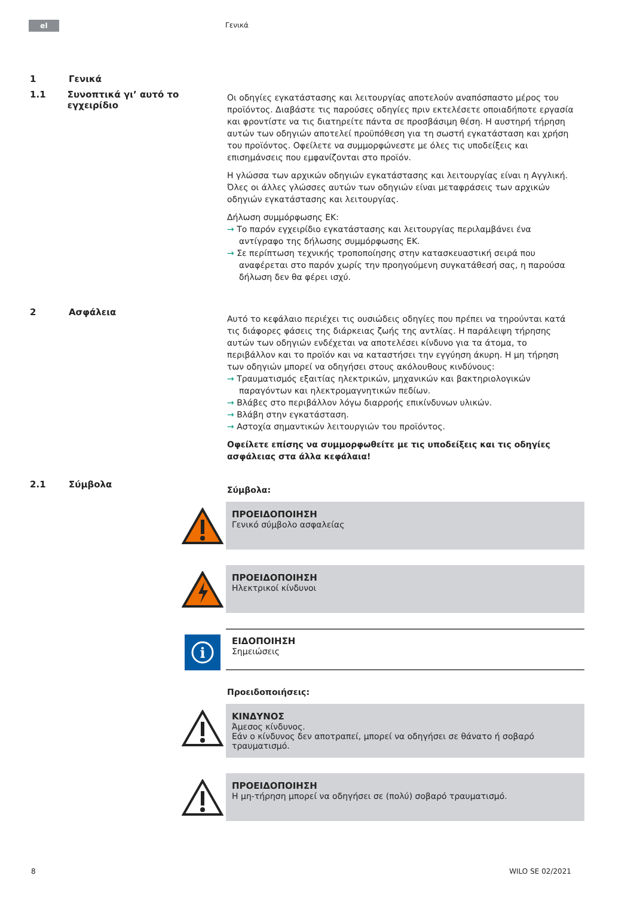el
Γενικά
1 Γενικά
1.1 Συνοπτικά γι’ αυτό το εγχειρίδιο
Οι οδηγίες εγκατάστασης και λειτουργίας αποτελούν αναπόσπαστο μέρος του προϊόντος. Διαβάστε τις παρούσες οδηγίες πριν εκτελέσετε οποιαδήποτε εργασία και φροντίστε να τις διατηρείτε πάντα σε προσβάσιμη θέση. Η αυστηρή τήρηση αυτών των οδηγιών αποτελεί προϋπόθεση για τη σωστή εγκατάσταση και χρήση του προϊόντος. Οφείλετε να συμμορφώνεστε με όλες τις υποδείξεις και επισημάνσεις που εμφανίζονται στο προϊόν.
Η γλώσσα των αρχικών οδηγιών εγκατάστασης και λειτουργίας είναι η Αγγλική. Όλες οι άλλες γλώσσες αυτών των οδηγιών είναι μεταφράσεις των αρχικών οδηγιών εγκατάστασης και λειτουργίας.
Δήλωση συμμόρφωσης ΕΚ:
→ Το παρόν εγχειρίδιο εγκατάστασης και λειτουργίας περιλαμβάνει ένα αντίγραφο της δήλωσης συμμόρφωσης ΕΚ.
→ Σε περίπτωση τεχνικής τροποποίησης στην κατασκευαστική σειρά που αναφέρεται στο παρόν χωρίς την προηγούμενη συγκατάθεσή σας, η παρούσα δήλωση δεν θα φέρει ισχύ.
2 Ασφάλεια
Αυτό το κεφάλαιο περιέχει τις ουσιώδεις οδηγίες που πρέπει να τηρούνται κατά τις διάφορες φάσεις της διάρκειας ζωής της αντλίας. Η παράλειψη τήρησης αυτών των οδηγιών ενδέχεται να αποτελέσει κίνδυνο για τα άτομα, το περιβάλλον και το προϊόν και να καταστήσει την εγγύηση άκυρη. Η μη τήρηση των οδηγιών μπορεί να οδηγήσει στους ακόλουθους κινδύνους:
→ Τραυματισμός εξαιτίας ηλεκτρικών, μηχανικών και βακτηριολογικών παραγόντων και ηλεκτρομαγνητικών πεδίων.
→ Βλάβες στο περιβάλλον λόγω διαρροής επικίνδυνων υλικών.
→ Βλάβη στην εγκατάσταση.
→ Αστοχία σημαντικών λειτουργιών του προϊόντος.
Οφείλετε επίσης να συμμορφωθείτε με τις υποδείξεις και τις οδηγίες ασφάλειας στα άλλα κεφάλαια!
2.1 Σύμβολα
Σύμβολα:
ΠΡΟΕΙΔΟΠΟΙΗΣΗ
Γενικό σύμβολο ασφαλείας
ΠΡΟΕΙΔΟΠΟΙΗΣΗ
Ηλεκτρικοί κίνδυνοι
i
ΕΙΔΟΠΟΙΗΣΗ
Σημειώσεις
Προειδοποιήσεις:
ΚΙΝΔΥΝΟΣ
Άμεσος κίνδυνος.
Εάν ο κίνδυνος δεν αποτραπεί, μπορεί να οδηγήσει σε θάνατο ή σοβαρό τραυματισμό.
ΠΡΟΕΙΔΟΠΟΙΗΣΗ
Η μη-τήρηση μπορεί να οδηγήσει σε (πολύ) σοβαρό τραυματισμό.
8 WILO SE 02/2021